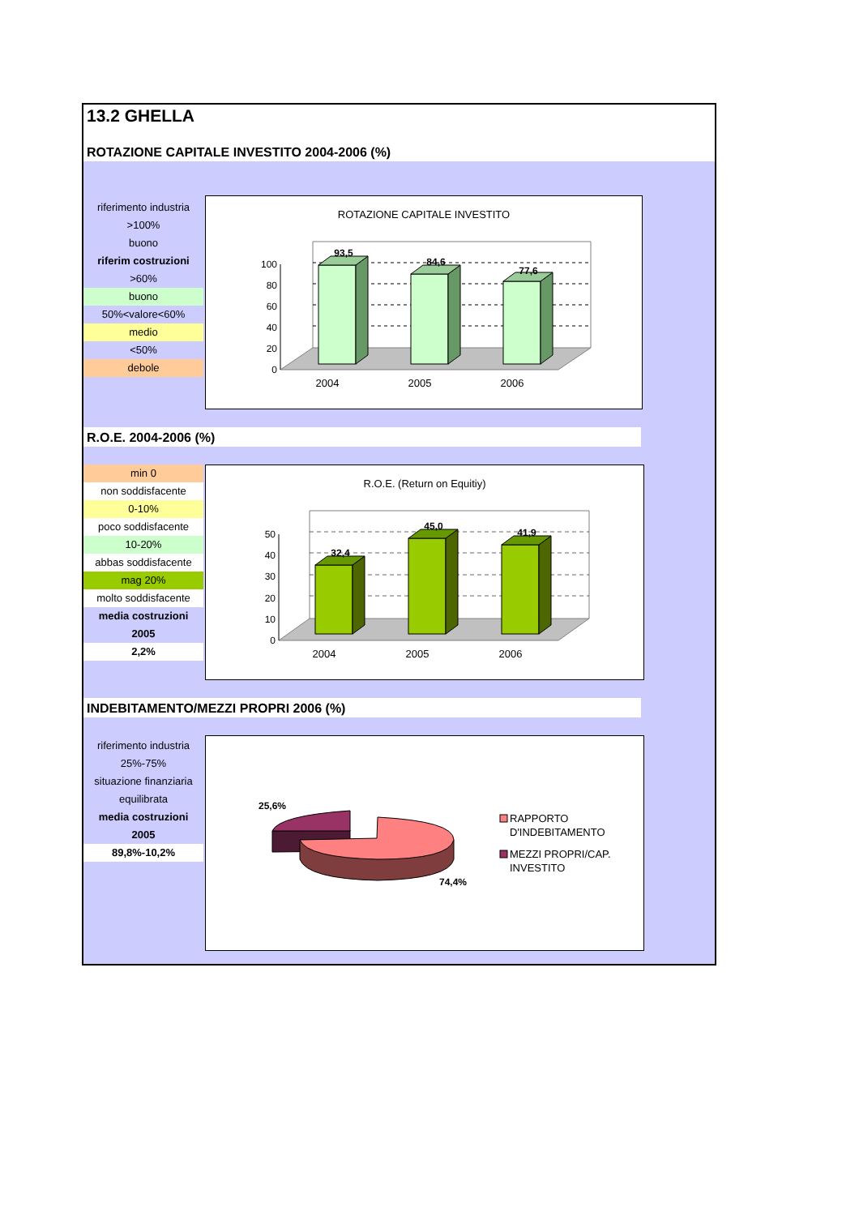13.2 GHELLA
ROTAZIONE CAPITALE INVESTITO 2004-2006 (%)
riferimento industria
>100%
buono
riferim costruzioni
>60%
buono
50%<valore<60%
medio
<50%
debole
ROTAZIONE CAPITALE INVESTITO
100
80
60
40
20
0
93,5
84,6
77,6
2004
2005
2006
R.O.E. 2004-2006 (%)
min 0
non soddisfacente
0-10%
poco soddisfacente
10-20%
abbas soddisfacente
mag 20%
molto soddisfacente
media costruzioni
2005
2,2%
R.O.E. (Return on Equitiy)
50
40
30
20
10
0
32,4
45,0
41,9
2004
2005
2006
INDEBITAMENTO/MEZZI PROPRI 2006 (%)
riferimento industria
25%-75%
situazione finanziaria
equilibrata
media costruzioni
2005
89,8%-10,2%
25,6%
74,4%
RAPPORTO
D'INDEBITAMENTO
MEZZI PROPRI/CAP.
INVESTITO